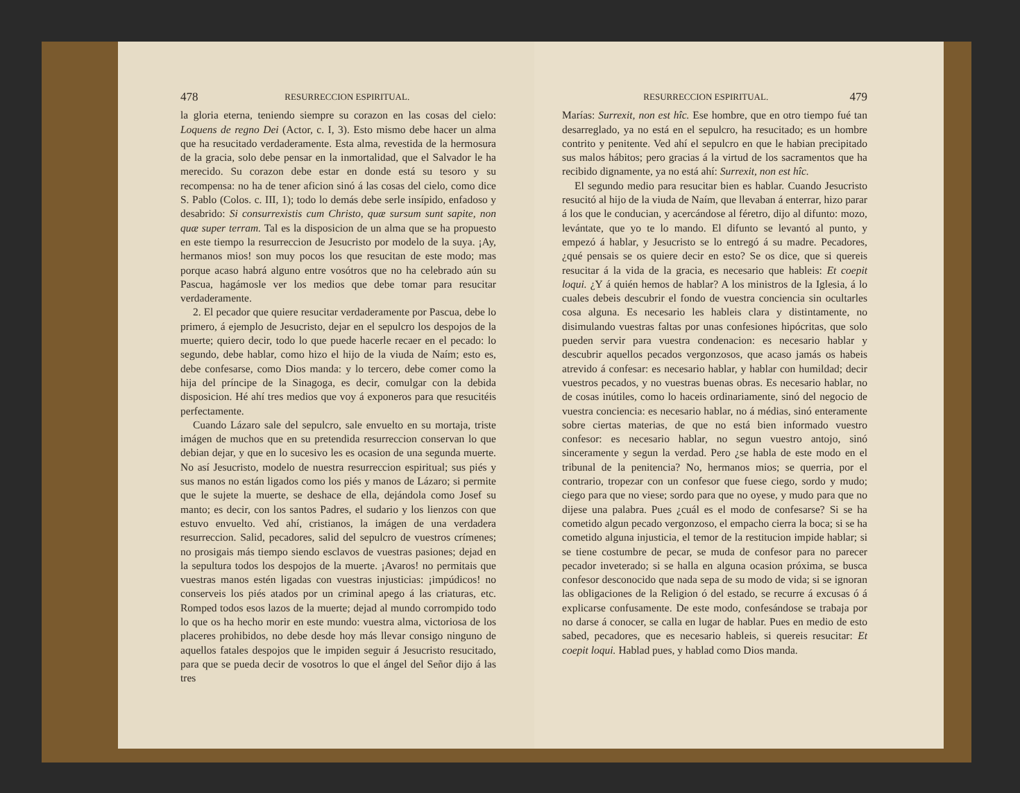478 RESURRECCION ESPIRITUAL.
la gloria eterna, teniendo siempre su corazon en las cosas del cielo: Loquens de regno Dei (Actor, c. I, 3). Esto mismo debe hacer un alma que ha resucitado verdaderamente. Esta alma, revestida de la hermosura de la gracia, solo debe pensar en la inmortalidad, que el Salvador le ha merecido. Su corazon debe estar en donde está su tesoro y su recompensa: no ha de tener aficion sinó á las cosas del cielo, como dice S. Pablo (Colos. c. III, 1); todo lo demás debe serle insípido, enfadoso y desabrido: Si consurrexistis cum Christo, quæ sursum sunt sapite, non quæ super terram. Tal es la disposicion de un alma que se ha propuesto en este tiempo la resurreccion de Jesucristo por modelo de la suya. ¡Ay, hermanos mios! son muy pocos los que resucitan de este modo; mas porque acaso habrá alguno entre vosótros que no ha celebrado aún su Pascua, hagámosle ver los medios que debe tomar para resucitar verdaderamente.
2. El pecador que quiere resucitar verdaderamente por Pascua, debe lo primero, á ejemplo de Jesucristo, dejar en el sepulcro los despojos de la muerte; quiero decir, todo lo que puede hacerle recaer en el pecado: lo segundo, debe hablar, como hizo el hijo de la viuda de Naím; esto es, debe confesarse, como Dios manda: y lo tercero, debe comer como la hija del príncipe de la Sinagoga, es decir, comulgar con la debida disposicion. Hé ahí tres medios que voy á exponeros para que resucitéis perfectamente.
Cuando Lázaro sale del sepulcro, sale envuelto en su mortaja, triste imágen de muchos que en su pretendida resurreccion conservan lo que debian dejar, y que en lo sucesivo les es ocasion de una segunda muerte. No así Jesucristo, modelo de nuestra resurreccion espiritual; sus piés y sus manos no están ligados como los piés y manos de Lázaro; si permite que le sujete la muerte, se deshace de ella, dejándola como Josef su manto; es decir, con los santos Padres, el sudario y los lienzos con que estuvo envuelto. Ved ahí, cristianos, la imágen de una verdadera resurreccion. Salid, pecadores, salid del sepulcro de vuestros crímenes; no prosigais más tiempo siendo esclavos de vuestras pasiones; dejad en la sepultura todos los despojos de la muerte. ¡Avaros! no permitais que vuestras manos estén ligadas con vuestras injusticias: ¡impúdicos! no conserveis los piés atados por un criminal apego á las criaturas, etc. Romped todos esos lazos de la muerte; dejad al mundo corrompido todo lo que os ha hecho morir en este mundo: vuestra alma, victoriosa de los placeres prohibidos, no debe desde hoy más llevar consigo ninguno de aquellos fatales despojos que le impiden seguir á Jesucristo resucitado, para que se pueda decir de vosotros lo que el ángel del Señor dijo á las tres
RESURRECCION ESPIRITUAL. 479
Marías: Surrexit, non est hîc. Ese hombre, que en otro tiempo fué tan desarreglado, ya no está en el sepulcro, ha resucitado; es un hombre contrito y penitente. Ved ahí el sepulcro en que le habian precipitado sus malos hábitos; pero gracias á la virtud de los sacramentos que ha recibido dignamente, ya no está ahí: Surrexit, non est hîc.
El segundo medio para resucitar bien es hablar. Cuando Jesucristo resucitó al hijo de la viuda de Naím, que llevaban á enterrar, hizo parar á los que le conducian, y acercándose al féretro, dijo al difunto: mozo, levántate, que yo te lo mando. El difunto se levantó al punto, y empezó á hablar, y Jesucristo se lo entregó á su madre. Pecadores, ¿qué pensais se os quiere decir en esto? Se os dice, que si quereis resucitar á la vida de la gracia, es necesario que hableis: Et coepit loqui. ¿Y á quién hemos de hablar? A los ministros de la Iglesia, á lo cuales debeis descubrir el fondo de vuestra conciencia sin ocultarles cosa alguna. Es necesario les hableis clara y distintamente, no disimulando vuestras faltas por unas confesiones hipócritas, que solo pueden servir para vuestra condenacion: es necesario hablar y descubrir aquellos pecados vergonzosos, que acaso jamás os habeis atrevido á confesar: es necesario hablar, y hablar con humildad; decir vuestros pecados, y no vuestras buenas obras. Es necesario hablar, no de cosas inútiles, como lo haceis ordinariamente, sinó del negocio de vuestra conciencia: es necesario hablar, no á médias, sinó enteramente sobre ciertas materias, de que no está bien informado vuestro confesor: es necesario hablar, no segun vuestro antojo, sinó sinceramente y segun la verdad. Pero ¿se habla de este modo en el tribunal de la penitencia? No, hermanos mios; se querria, por el contrario, tropezar con un confesor que fuese ciego, sordo y mudo; ciego para que no viese; sordo para que no oyese, y mudo para que no dijese una palabra. Pues ¿cuál es el modo de confesarse? Si se ha cometido algun pecado vergonzoso, el empacho cierra la boca; si se ha cometido alguna injusticia, el temor de la restitucion impide hablar; si se tiene costumbre de pecar, se muda de confesor para no parecer pecador inveterado; si se halla en alguna ocasion próxima, se busca confesor desconocido que nada sepa de su modo de vida; si se ignoran las obligaciones de la Religion ó del estado, se recurre á excusas ó á explicarse confusamente. De este modo, confesándose se trabaja por no darse á conocer, se calla en lugar de hablar. Pues en medio de esto sabed, pecadores, que es necesario hableis, si quereis resucitar: Et coepit loqui. Hablad pues, y hablad como Dios manda.